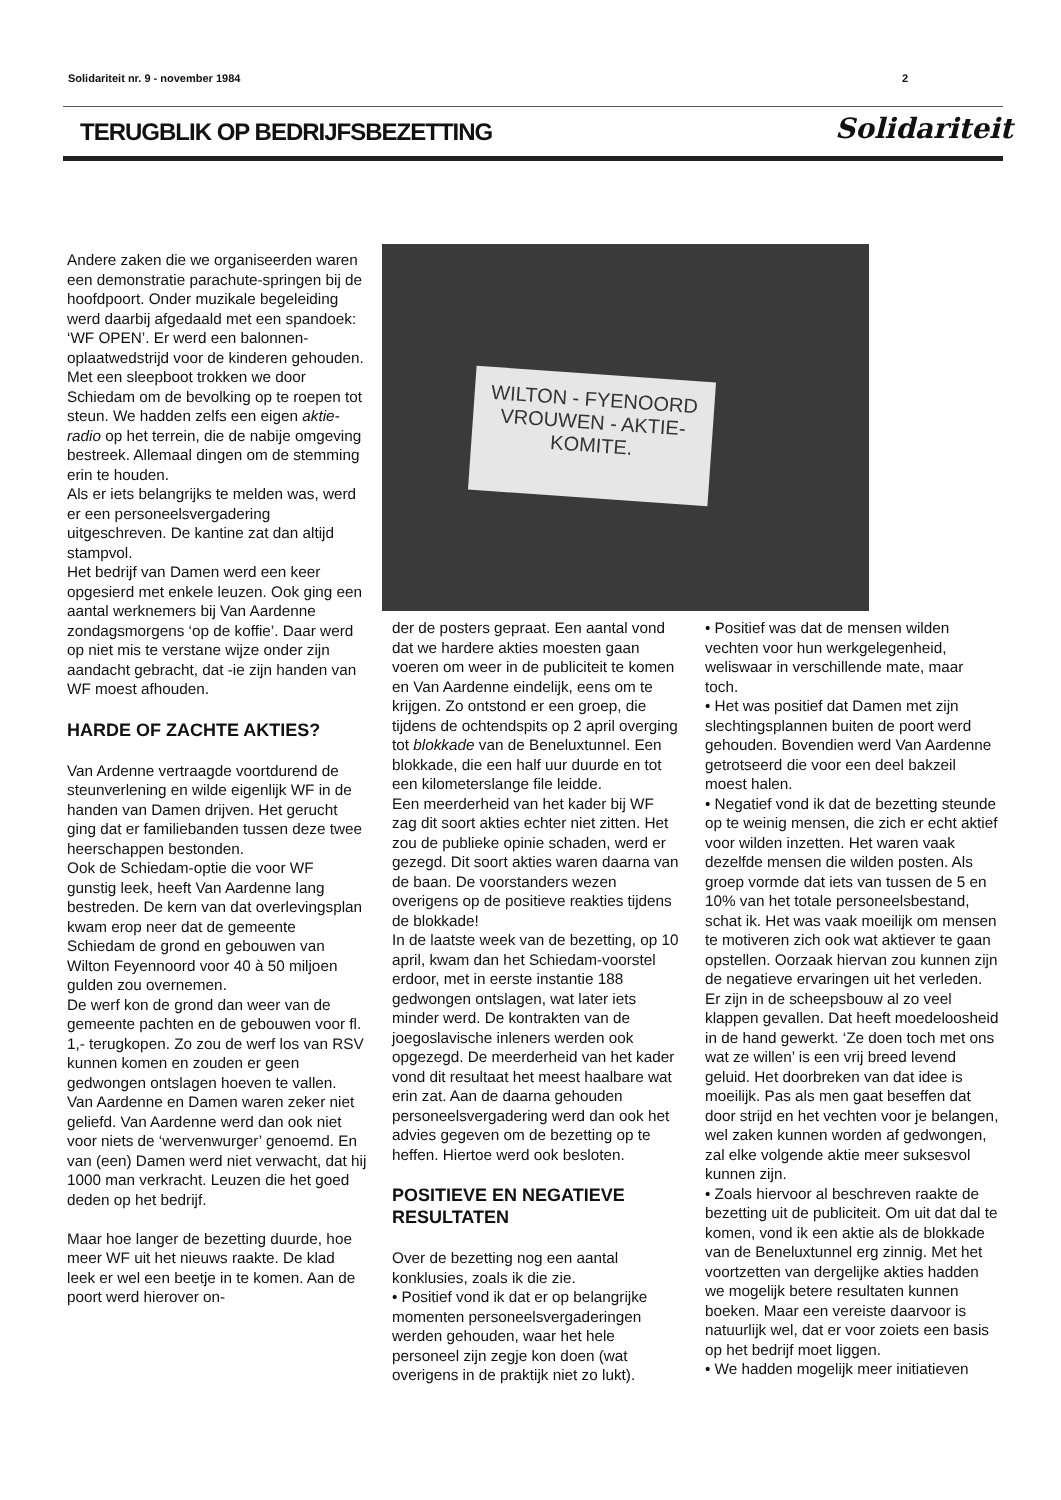Solidariteit nr. 9 - november 1984 2
TERUGBLIK OP BEDRIJFSBEZETTING Solidariteit
Andere zaken die we organiseerden waren een demonstratie parachute-springen bij de hoofdpoort. Onder muzikale begeleiding werd daarbij afgedaald met een spandoek: ‘WF OPEN’. Er werd een balonnen-oplaatwedstrijd voor de kinderen gehouden. Met een sleepboot trokken we door Schiedam om de bevolking op te roepen tot steun. We hadden zelfs een eigen aktie-radio op het terrein, die de nabije omgeving bestreek. Allemaal dingen om de stemming erin te houden.
Als er iets belangrijks te melden was, werd er een personeelsvergadering uitgeschreven. De kantine zat dan altijd stampvol.
Het bedrijf van Damen werd een keer opgesierd met enkele leuzen. Ook ging een aantal werknemers bij Van Aardenne zondagsmorgens ‘op de koffie’. Daar werd op niet mis te verstane wijze onder zijn aandacht gebracht, dat -ie zijn handen van WF moest afhouden.
HARDE OF ZACHTE AKTIES?
Van Ardenne vertraagde voortdurend de steunverlening en wilde eigenlijk WF in de handen van Damen drijven. Het gerucht ging dat er familiebanden tussen deze twee heerschappen bestonden.
Ook de Schiedam-optie die voor WF gunstig leek, heeft Van Aardenne lang bestreden. De kern van dat overlevingsplan kwam erop neer dat de gemeente Schiedam de grond en gebouwen van Wilton Feyennoord voor 40 à 50 miljoen gulden zou overnemen.
De werf kon de grond dan weer van de gemeente pachten en de gebouwen voor fl. 1,- terugkopen. Zo zou de werf los van RSV kunnen komen en zouden er geen gedwongen ontslagen hoeven te vallen.
Van Aardenne en Damen waren zeker niet geliefd. Van Aardenne werd dan ook niet voor niets de ‘wervenwurger’ genoemd. En van (een) Damen werd niet verwacht, dat hij 1000 man verkracht. Leuzen die het goed deden op het bedrijf.
Maar hoe langer de bezetting duurde, hoe meer WF uit het nieuws raakte. De klad leek er wel een beetje in te komen. Aan de poort werd hierover on-
WILTON - FYENOORD
VROUWEN - AKTIE-
KOMITE.
der de posters gepraat. Een aantal vond dat we hardere akties moesten gaan voeren om weer in de publiciteit te komen en Van Aardenne eindelijk, eens om te krijgen. Zo ontstond er een groep, die tijdens de ochtendspits op 2 april overging tot blokkade van de Beneluxtunnel. Een blokkade, die een half uur duurde en tot een kilometerslange file leidde.
Een meerderheid van het kader bij WF zag dit soort akties echter niet zitten. Het zou de publieke opinie schaden, werd er gezegd. Dit soort akties waren daarna van de baan. De voorstanders wezen overigens op de positieve reakties tijdens de blokkade!
In de laatste week van de bezetting, op 10 april, kwam dan het Schiedam-voorstel erdoor, met in eerste instantie 188 gedwongen ontslagen, wat later iets minder werd. De kontrakten van de joegoslavische inleners werden ook opgezegd. De meerderheid van het kader vond dit resultaat het meest haalbare wat erin zat. Aan de daarna gehouden personeelsvergadering werd dan ook het advies gegeven om de bezetting op te heffen. Hiertoe werd ook besloten.
POSITIEVE EN NEGATIEVE RESULTATEN
Over de bezetting nog een aantal konklusies, zoals ik die zie.
• Positief vond ik dat er op belangrijke momenten personeelsvergaderingen werden gehouden, waar het hele personeel zijn zegje kon doen (wat overigens in de praktijk niet zo lukt).
• Positief was dat de mensen wilden vechten voor hun werkgelegenheid, weliswaar in verschillende mate, maar toch.
• Het was positief dat Damen met zijn slechtingsplannen buiten de poort werd gehouden. Bovendien werd Van Aardenne getrotseerd die voor een deel bakzeil moest halen.
• Negatief vond ik dat de bezetting steunde op te weinig mensen, die zich er echt aktief voor wilden inzetten. Het waren vaak dezelfde mensen die wilden posten. Als groep vormde dat iets van tussen de 5 en 10% van het totale personeelsbestand, schat ik. Het was vaak moeilijk om mensen te motiveren zich ook wat aktiever te gaan opstellen. Oorzaak hiervan zou kunnen zijn de negatieve ervaringen uit het verleden. Er zijn in de scheepsbouw al zo veel klappen gevallen. Dat heeft moedeloosheid in de hand gewerkt. ‘Ze doen toch met ons wat ze willen’ is een vrij breed levend geluid. Het doorbreken van dat idee is moeilijk. Pas als men gaat beseffen dat door strijd en het vechten voor je belangen, wel zaken kunnen worden af gedwongen, zal elke volgende aktie meer suksesvol kunnen zijn.
• Zoals hiervoor al beschreven raakte de bezetting uit de publiciteit. Om uit dat dal te komen, vond ik een aktie als de blokkade van de Beneluxtunnel erg zinnig. Met het voortzetten van dergelijke akties hadden we mogelijk betere resultaten kunnen boeken. Maar een vereiste daarvoor is natuurlijk wel, dat er voor zoiets een basis op het bedrijf moet liggen.
• We hadden mogelijk meer initiatieven